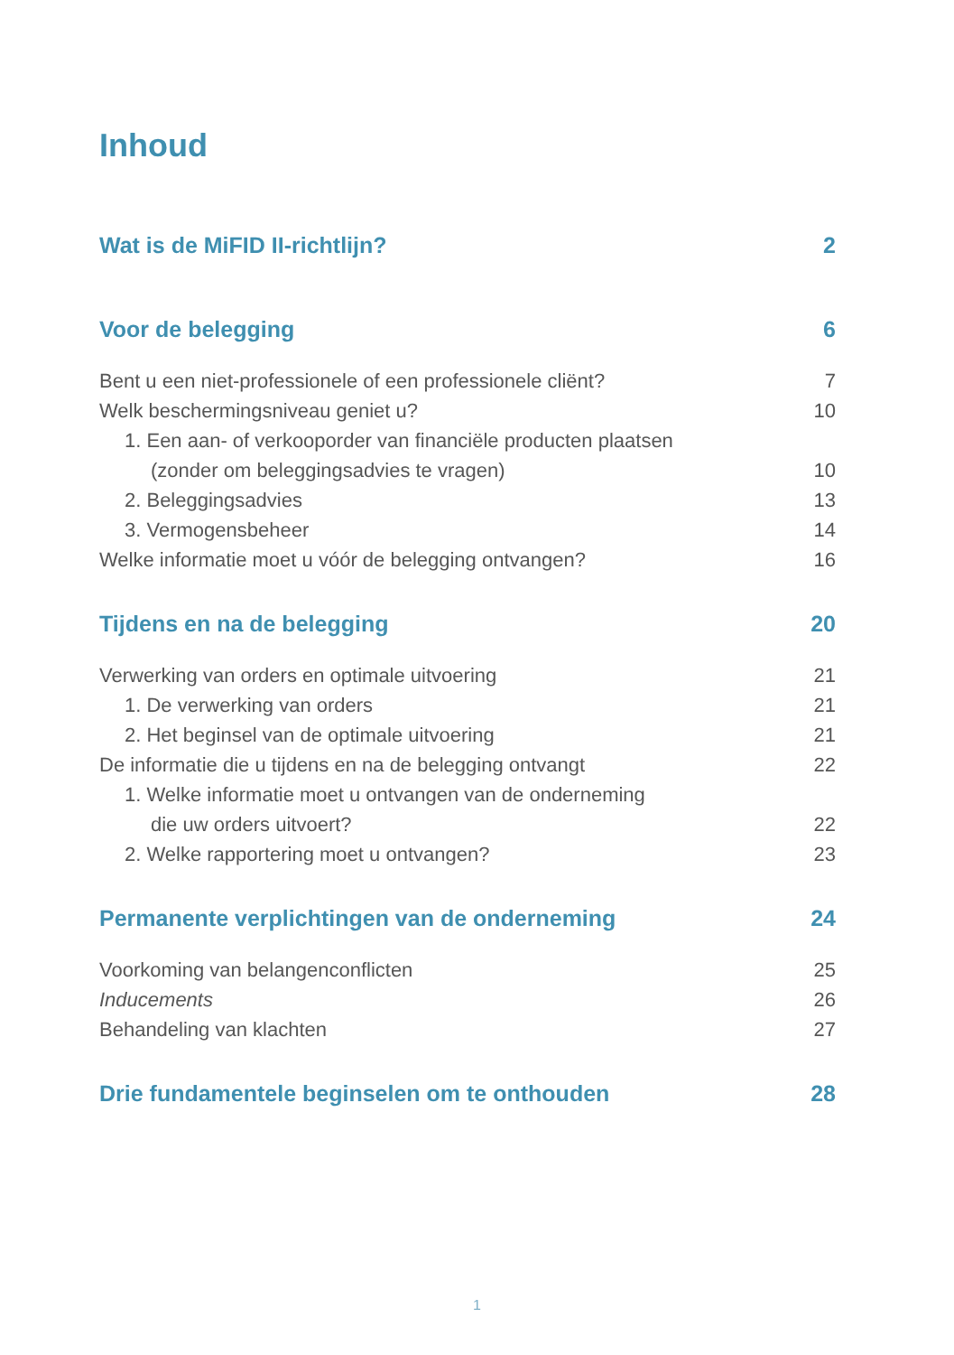Inhoud
Wat is de MiFID II-richtlijn? 2
Voor de belegging 6
Bent u een niet-professionele of een professionele cliënt? 7
Welk beschermingsniveau geniet u? 10
1. Een aan- of verkooporder van financiële producten plaatsen
(zonder om beleggingsadvies te vragen) 10
2. Beleggingsadvies 13
3. Vermogensbeheer 14
Welke informatie moet u vóór de belegging ontvangen? 16
Tijdens en na de belegging 20
Verwerking van orders en optimale uitvoering 21
1. De verwerking van orders 21
2. Het beginsel van de optimale uitvoering 21
De informatie die u tijdens en na de belegging ontvangt 22
1. Welke informatie moet u ontvangen van de onderneming
die uw orders uitvoert? 22
2. Welke rapportering moet u ontvangen? 23
Permanente verplichtingen van de onderneming 24
Voorkoming van belangenconflicten 25
Inducements 26
Behandeling van klachten 27
Drie fundamentele beginselen om te onthouden 28
1